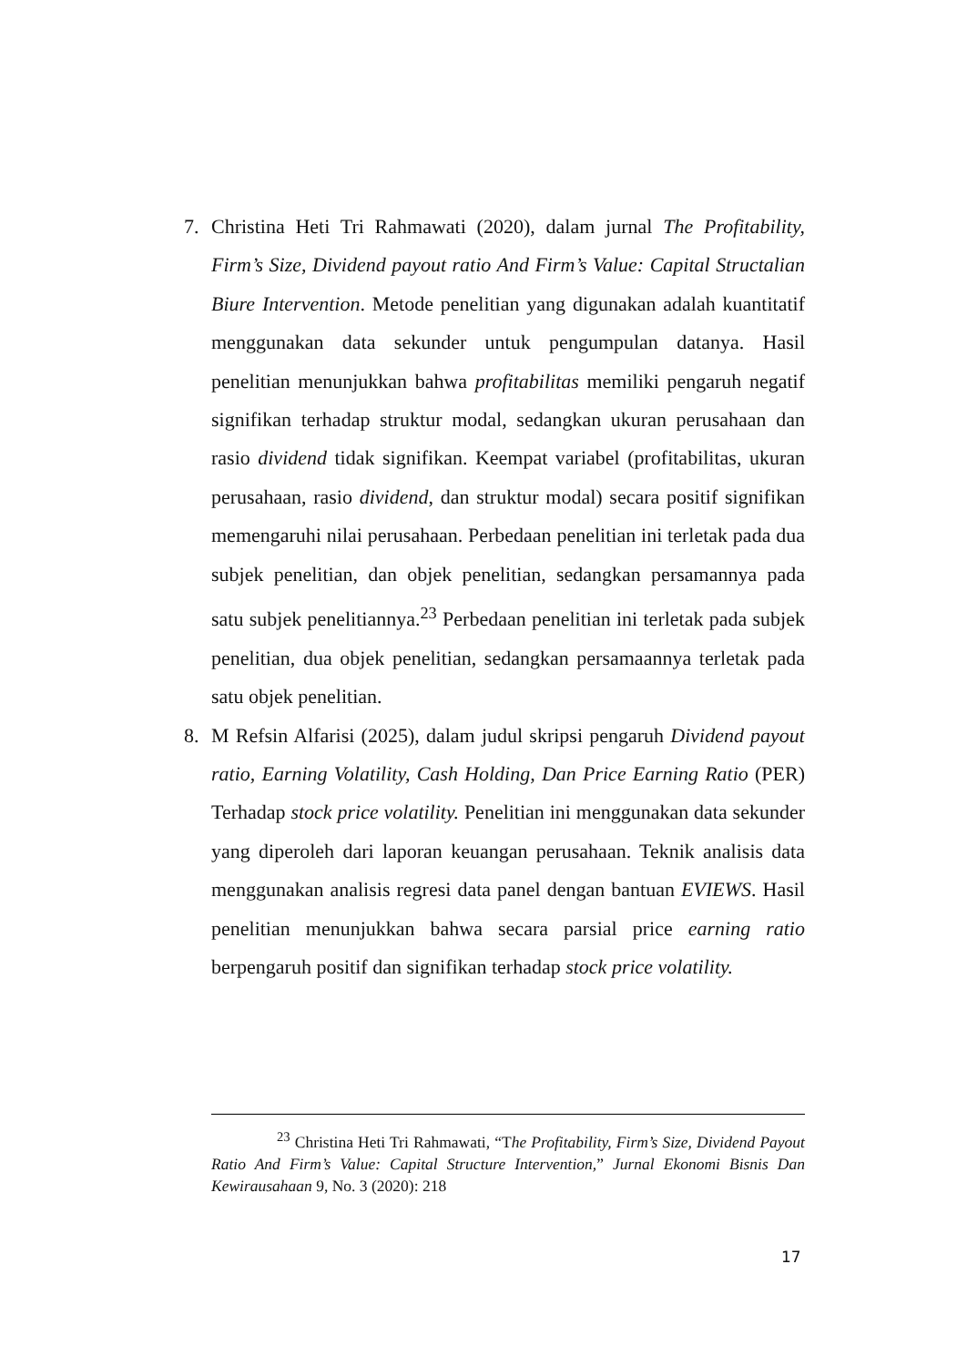7. Christina Heti Tri Rahmawati (2020), dalam jurnal The Profitability, Firm’s Size, Dividend payout ratio And Firm’s Value: Capital Structalian Biure Intervention. Metode penelitian yang digunakan adalah kuantitatif menggunakan data sekunder untuk pengumpulan datanya. Hasil penelitian menunjukkan bahwa profitabilitas memiliki pengaruh negatif signifikan terhadap struktur modal, sedangkan ukuran perusahaan dan rasio dividend tidak signifikan. Keempat variabel (profitabilitas, ukuran perusahaan, rasio dividend, dan struktur modal) secara positif signifikan memengaruhi nilai perusahaan. Perbedaan penelitian ini terletak pada dua subjek penelitian, dan objek penelitian, sedangkan persamannya pada satu subjek penelitiannya.<sup>23</sup> Perbedaan penelitian ini terletak pada subjek penelitian, dua objek penelitian, sedangkan persamaannya terletak pada satu objek penelitian.
8. M Refsin Alfarisi (2025), dalam judul skripsi pengaruh Dividend payout ratio, Earning Volatility, Cash Holding, Dan Price Earning Ratio (PER) Terhadap stock price volatility. Penelitian ini menggunakan data sekunder yang diperoleh dari laporan keuangan perusahaan. Teknik analisis data menggunakan analisis regresi data panel dengan bantuan EVIEWS. Hasil penelitian menunjukkan bahwa secara parsial price earning ratio berpengaruh positif dan signifikan terhadap stock price volatility.
<sup>23</sup> Christina Heti Tri Rahmawati, “The Profitability, Firm’s Size, Dividend Payout Ratio And Firm’s Value: Capital Structure Intervention,” Jurnal Ekonomi Bisnis Dan Kewirausahaan 9, No. 3 (2020): 218
17